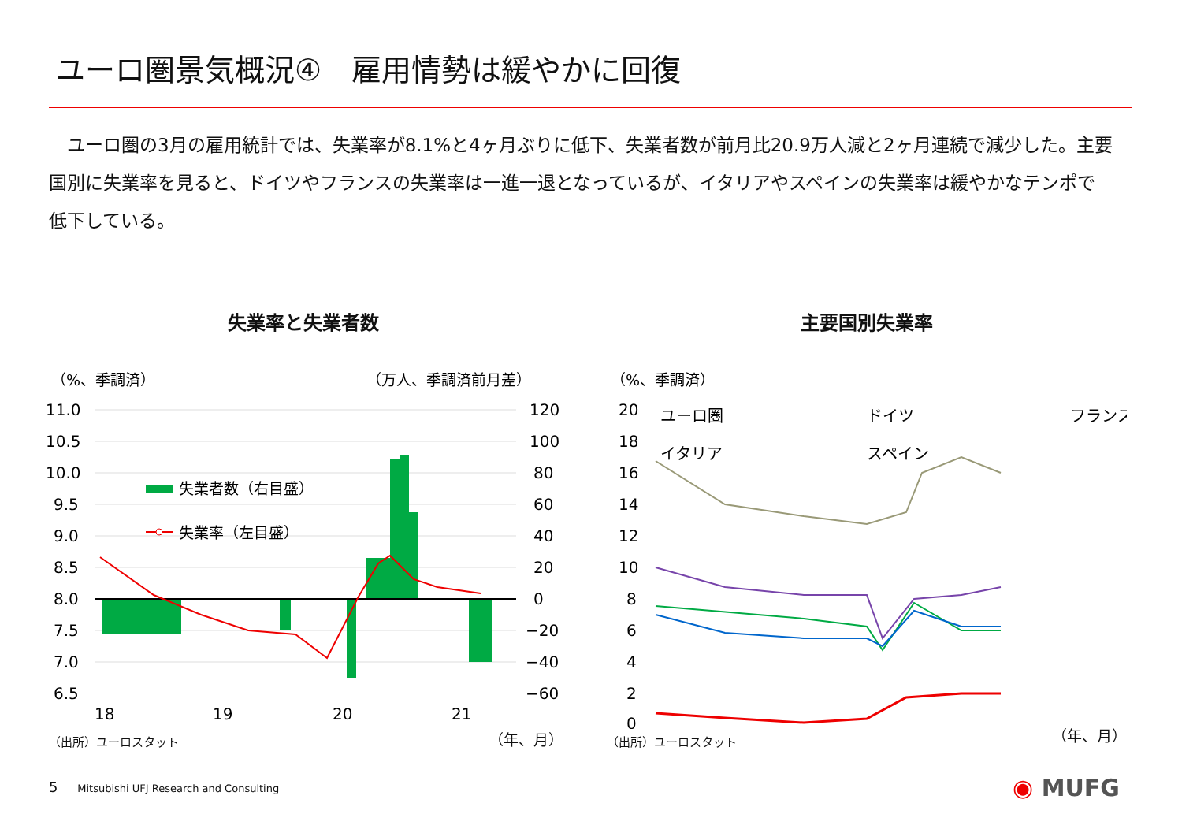ユーロ圏景気概況④　雇用情勢は緩やかに回復
　ユーロ圏の3月の雇用統計では、失業率が8.1%と4ヶ月ぶりに低下、失業者数が前月比20.9万人減と2ヶ月連続で減少した。主要国別に失業率を見ると、ドイツやフランスの失業率は一進一退となっているが、イタリアやスペインの失業率は緩やかなテンポで低下している。
失業率と失業者数
（%、季調済）
（万人、季調済前月差）
11.0
10.5
10.0
9.5
9.0
8.5
8.0
7.5
7.0
6.5
120
100
80
60
40
20
0
−20
−40
−60
18
19
20
21
失業者数（右目盛）
失業率（左目盛）
（年、月）
（出所）ユーロスタット
主要国別失業率
（%、季調済）
20
18
16
14
12
10
8
6
4
2
0
ユーロ圏
ドイツ
フランス
イタリア
スペイン
（年、月）
（出所）ユーロスタット
5 Mitsubishi UFJ Research and Consulting
◉ MUFG